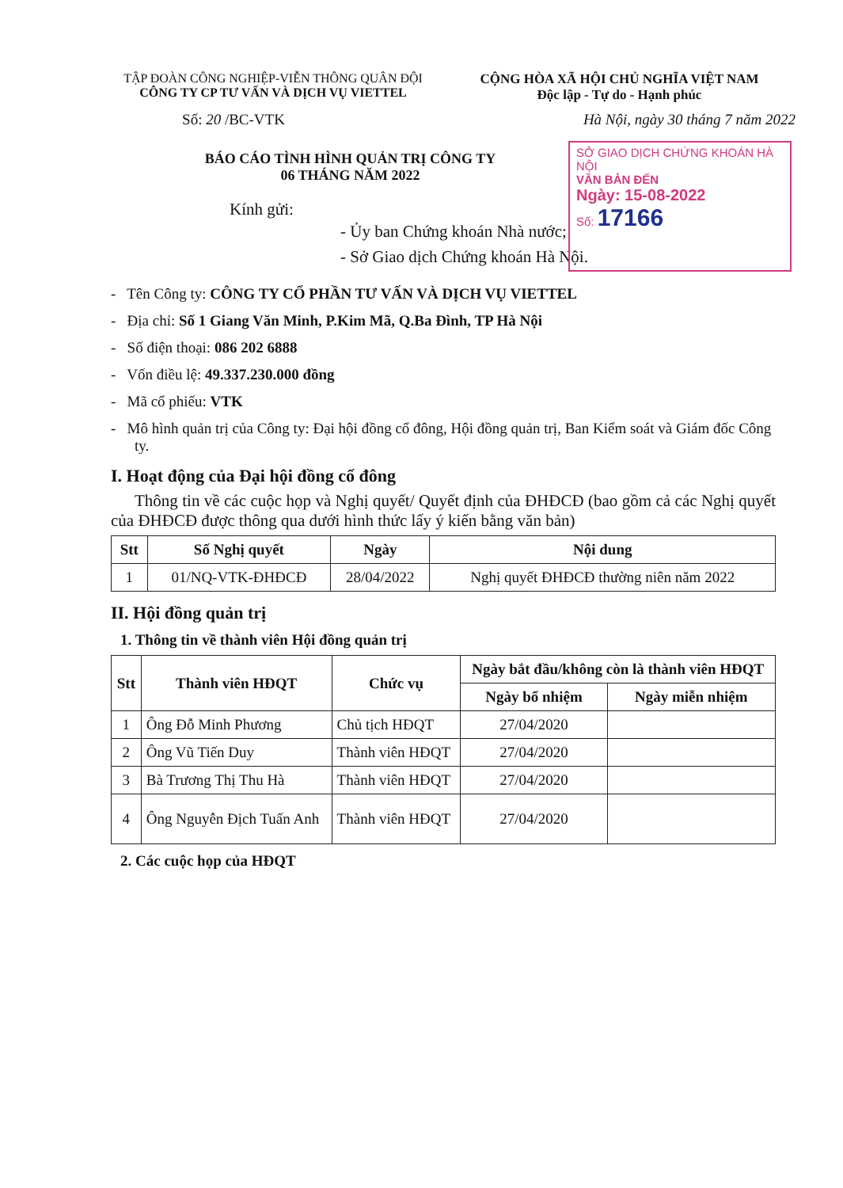TẬP ĐOÀN CÔNG NGHIỆP-VIỄN THÔNG QUÂN ĐỘI
CÔNG TY CP TƯ VẤN VÀ DỊCH VỤ VIETTEL
CỘNG HÒA XÃ HỘI CHỦ NGHĨA VIỆT NAM
Độc lập - Tự do - Hạnh phúc
Số: 20 /BC-VTK Hà Nội, ngày 30 tháng 7 năm 2022
SỞ GIAO DỊCH CHỨNG KHOÁN HÀ NỘI
VĂN BẢN ĐẾN
Ngày: 15-08-2022
Số: 17166
BÁO CÁO TÌNH HÌNH QUẢN TRỊ CÔNG TY
06 THÁNG NĂM 2022
Kính gửi:
- Ủy ban Chứng khoán Nhà nước;
- Sở Giao dịch Chứng khoán Hà Nội.
- Tên Công ty: CÔNG TY CỔ PHẦN TƯ VẤN VÀ DỊCH VỤ VIETTEL
- Địa chỉ: Số 1 Giang Văn Minh, P.Kim Mã, Q.Ba Đình, TP Hà Nội
- Số điện thoại: 086 202 6888
- Vốn điều lệ: 49.337.230.000 đồng
- Mã cổ phiếu: VTK
- Mô hình quản trị của Công ty: Đại hội đồng cổ đông, Hội đồng quản trị, Ban Kiểm soát và Giám đốc Công ty.
I. Hoạt động của Đại hội đồng cổ đông
Thông tin về các cuộc họp và Nghị quyết/ Quyết định của ĐHĐCĐ (bao gồm cả các Nghị quyết của ĐHĐCĐ được thông qua dưới hình thức lấy ý kiến bằng văn bản)
| Stt | Số Nghị quyết | Ngày | Nội dung |
| --- | --- | --- | --- |
| 1 | 01/NQ-VTK-ĐHĐCĐ | 28/04/2022 | Nghị quyết ĐHĐCĐ thường niên năm 2022 |
II. Hội đồng quản trị
1. Thông tin về thành viên Hội đồng quản trị
| Stt | Thành viên HĐQT | Chức vụ | Ngày bắt đầu/không còn là thành viên HĐQT | |
| --- | --- | --- | --- | --- |
| | | | Ngày bổ nhiệm | Ngày miễn nhiệm |
| 1 | Ông Đỗ Minh Phương | Chủ tịch HĐQT | 27/04/2020 | |
| 2 | Ông Vũ Tiến Duy | Thành viên HĐQT | 27/04/2020 | |
| 3 | Bà Trương Thị Thu Hà | Thành viên HĐQT | 27/04/2020 | |
| 4 | Ông Nguyễn Địch Tuấn Anh | Thành viên HĐQT | 27/04/2020 | |
2. Các cuộc họp của HĐQT